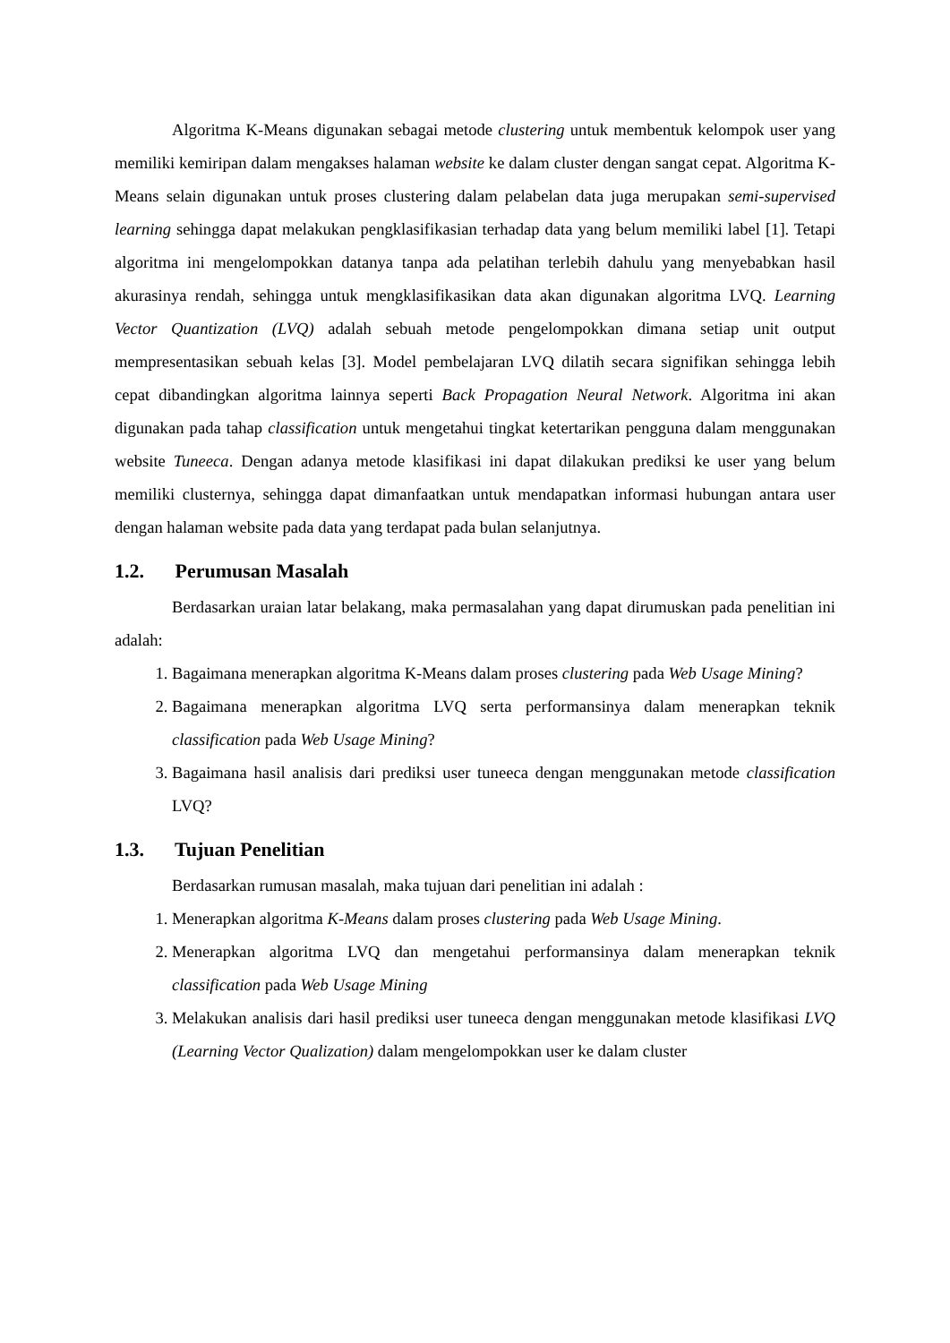Algoritma K-Means digunakan sebagai metode clustering untuk membentuk kelompok user yang memiliki kemiripan dalam mengakses halaman website ke dalam cluster dengan sangat cepat. Algoritma K-Means selain digunakan untuk proses clustering dalam pelabelan data juga merupakan semi-supervised learning sehingga dapat melakukan pengklasifikasian terhadap data yang belum memiliki label [1]. Tetapi algoritma ini mengelompokkan datanya tanpa ada pelatihan terlebih dahulu yang menyebabkan hasil akurasinya rendah, sehingga untuk mengklasifikasikan data akan digunakan algoritma LVQ. Learning Vector Quantization (LVQ) adalah sebuah metode pengelompokkan dimana setiap unit output mempresentasikan sebuah kelas [3]. Model pembelajaran LVQ dilatih secara signifikan sehingga lebih cepat dibandingkan algoritma lainnya seperti Back Propagation Neural Network. Algoritma ini akan digunakan pada tahap classification untuk mengetahui tingkat ketertarikan pengguna dalam menggunakan website Tuneeca. Dengan adanya metode klasifikasi ini dapat dilakukan prediksi ke user yang belum memiliki clusternya, sehingga dapat dimanfaatkan untuk mendapatkan informasi hubungan antara user dengan halaman website pada data yang terdapat pada bulan selanjutnya.
1.2. Perumusan Masalah
Berdasarkan uraian latar belakang, maka permasalahan yang dapat dirumuskan pada penelitian ini adalah:
1. Bagaimana menerapkan algoritma K-Means dalam proses clustering pada Web Usage Mining?
2. Bagaimana menerapkan algoritma LVQ serta performansinya dalam menerapkan teknik classification pada Web Usage Mining?
3. Bagaimana hasil analisis dari prediksi user tuneeca dengan menggunakan metode classification LVQ?
1.3. Tujuan Penelitian
Berdasarkan rumusan masalah, maka tujuan dari penelitian ini adalah :
1. Menerapkan algoritma K-Means dalam proses clustering pada Web Usage Mining.
2. Menerapkan algoritma LVQ dan mengetahui performansinya dalam menerapkan teknik classification pada Web Usage Mining
3. Melakukan analisis dari hasil prediksi user tuneeca dengan menggunakan metode klasifikasi LVQ (Learning Vector Qualization) dalam mengelompokkan user ke dalam cluster